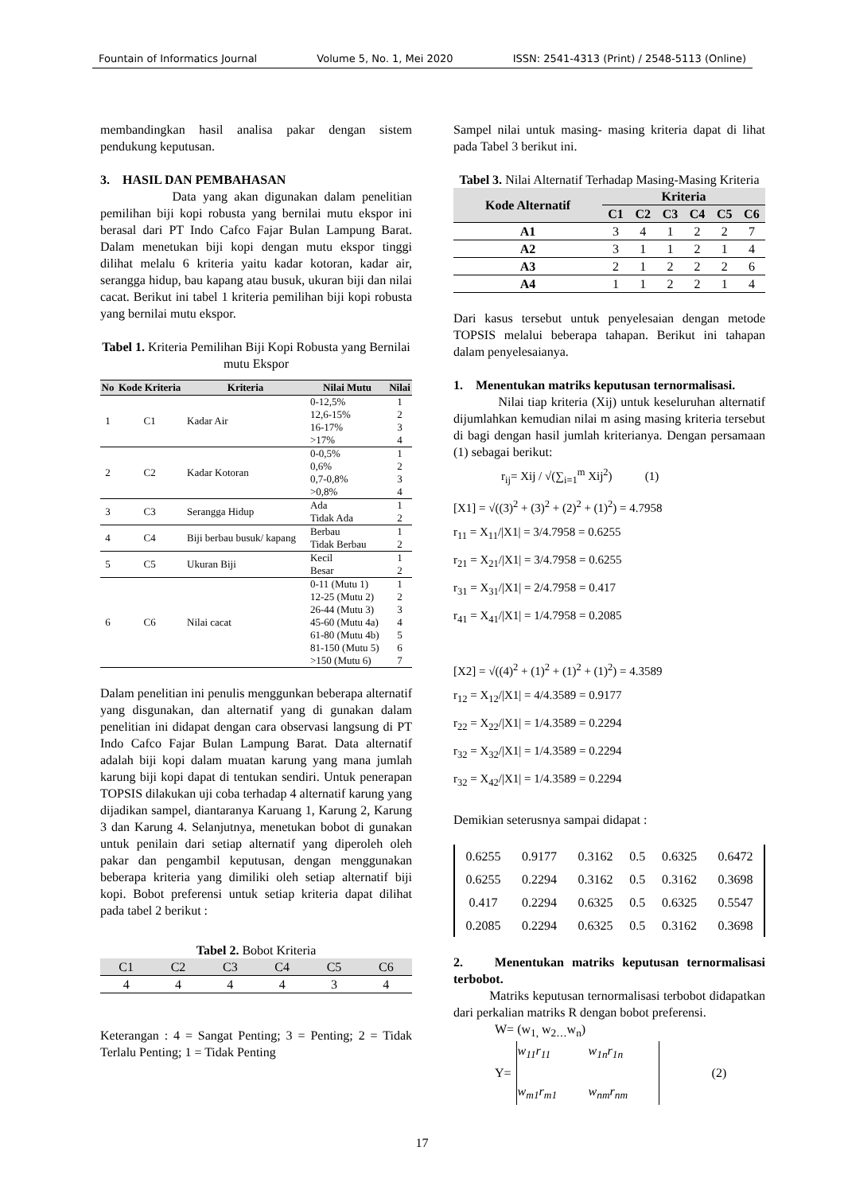Fountain of Informatics Journal Volume 5, No. 1, Mei 2020 ISSN: 2541-4313 (Print) / 2548-5113 (Online)
membandingkan hasil analisa pakar dengan sistem pendukung keputusan.
3. HASIL DAN PEMBAHASAN
Data yang akan digunakan dalam penelitian pemilihan biji kopi robusta yang bernilai mutu ekspor ini berasal dari PT Indo Cafco Fajar Bulan Lampung Barat. Dalam menetukan biji kopi dengan mutu ekspor tinggi dilihat melalu 6 kriteria yaitu kadar kotoran, kadar air, serangga hidup, bau kapang atau busuk, ukuran biji dan nilai cacat. Berikut ini tabel 1 kriteria pemilihan biji kopi robusta yang bernilai mutu ekspor.
Tabel 1. Kriteria Pemilihan Biji Kopi Robusta yang Bernilai mutu Ekspor
| No | Kode Kriteria | Kriteria | Nilai Mutu | Nilai |
| --- | --- | --- | --- | --- |
| 1 | C1 | Kadar Air | 0-12,5% 12,6-15% 16-17% >17% | 1 2 3 4 |
| 2 | C2 | Kadar Kotoran | 0-0,5% 0,6% 0,7-0,8% >0,8% | 1 2 3 4 |
| 3 | C3 | Serangga Hidup | Ada Tidak Ada | 1 2 |
| 4 | C4 | Biji berbau busuk/ kapang | Berbau Tidak Berbau | 1 2 |
| 5 | C5 | Ukuran Biji | Kecil Besar | 1 2 |
| 6 | C6 | Nilai cacat | 0-11 (Mutu 1) 12-25 (Mutu 2) 26-44 (Mutu 3) 45-60 (Mutu 4a) 61-80 (Mutu 4b) 81-150 (Mutu 5) >150 (Mutu 6) | 1 2 3 4 5 6 7 |
Dalam penelitian ini penulis menggunkan beberapa alternatif yang disgunakan, dan alternatif yang di gunakan dalam penelitian ini didapat dengan cara observasi langsung di PT Indo Cafco Fajar Bulan Lampung Barat. Data alternatif adalah biji kopi dalam muatan karung yang mana jumlah karung biji kopi dapat di tentukan sendiri. Untuk penerapan TOPSIS dilakukan uji coba terhadap 4 alternatif karung yang dijadikan sampel, diantaranya Karuang 1, Karung 2, Karung 3 dan Karung 4. Selanjutnya, menetukan bobot di gunakan untuk penilain dari setiap alternatif yang diperoleh oleh pakar dan pengambil keputusan, dengan menggunakan beberapa kriteria yang dimiliki oleh setiap alternatif biji kopi. Bobot preferensi untuk setiap kriteria dapat dilihat pada tabel 2 berikut :
Tabel 2. Bobot Kriteria
| C1 | C2 | C3 | C4 | C5 | C6 |
| --- | --- | --- | --- | --- | --- |
| 4 | 4 | 4 | 4 | 3 | 4 |
Keterangan : 4 = Sangat Penting; 3 = Penting; 2 = Tidak Terlalu Penting; 1 = Tidak Penting
Sampel nilai untuk masing- masing kriteria dapat di lihat pada Tabel 3 berikut ini.
Tabel 3. Nilai Alternatif Terhadap Masing-Masing Kriteria
| Kode Alternatif | Kriteria | | | | | |
| --- | --- | --- | --- | --- | --- | --- |
| | C1 | C2 | C3 | C4 | C5 | C6 |
| A1 | 3 | 4 | 1 | 2 | 2 | 7 |
| A2 | 3 | 1 | 1 | 2 | 1 | 4 |
| A3 | 2 | 1 | 2 | 2 | 2 | 6 |
| A4 | 1 | 1 | 2 | 2 | 1 | 4 |
Dari kasus tersebut untuk penyelesaian dengan metode TOPSIS melalui beberapa tahapan. Berikut ini tahapan dalam penyelesaianya.
1. Menentukan matriks keputusan ternormalisasi.
Nilai tiap kriteria (Xij) untuk keseluruhan alternatif dijumlahkan kemudian nilai m asing masing kriteria tersebut di bagi dengan hasil jumlah kriterianya. Dengan persamaan (1) sebagai berikut:
r<sub>ij</sub>= Xij / √(∑<sub>i=1</sub><sup>m</sup> Xij<sup>2</sup>) (1)
[X1] = √((3)<sup>2</sup> + (3)<sup>2</sup> + (2)<sup>2</sup> + (1)<sup>2</sup>) = 4.7958
r<sub>11</sub> = X<sub>11</sub>/|X1| = 3/4.7958 = 0.6255
r<sub>21</sub> = X<sub>21</sub>/|X1| = 3/4.7958 = 0.6255
r<sub>31</sub> = X<sub>31</sub>/|X1| = 2/4.7958 = 0.417
r<sub>41</sub> = X<sub>41</sub>/|X1| = 1/4.7958 = 0.2085
[X2] = √((4)<sup>2</sup> + (1)<sup>2</sup> + (1)<sup>2</sup> + (1)<sup>2</sup>) = 4.3589
r<sub>12</sub> = X<sub>12</sub>/|X1| = 4/4.3589 = 0.9177
r<sub>22</sub> = X<sub>22</sub>/|X1| = 1/4.3589 = 0.2294
r<sub>32</sub> = X<sub>32</sub>/|X1| = 1/4.3589 = 0.2294
r<sub>32</sub> = X<sub>42</sub>/|X1| = 1/4.3589 = 0.2294
Demikian seterusnya sampai didapat :
| 0.6255 | 0.9177 | 0.3162 | 0.5 | 0.6325 | 0.6472 |
| 0.6255 | 0.2294 | 0.3162 | 0.5 | 0.3162 | 0.3698 |
| 0.417 | 0.2294 | 0.6325 | 0.5 | 0.6325 | 0.5547 |
| 0.2085 | 0.2294 | 0.6325 | 0.5 | 0.3162 | 0.3698 |
2. Menentukan matriks keputusan ternormalisasi terbobot.
Matriks keputusan ternormalisasi terbobot didapatkan dari perkalian matriks R dengan bobot preferensi.
W= (w<sub>1,</sub> w<sub>2…</sub>w<sub>n</sub>)
Y=
| w<sub>11</sub>r<sub>11</sub> | w<sub>1n</sub>r<sub>1n</sub> |
| w<sub>m1</sub>r<sub>m1</sub> | w<sub>nm</sub>r<sub>nm</sub> |
(2)
17